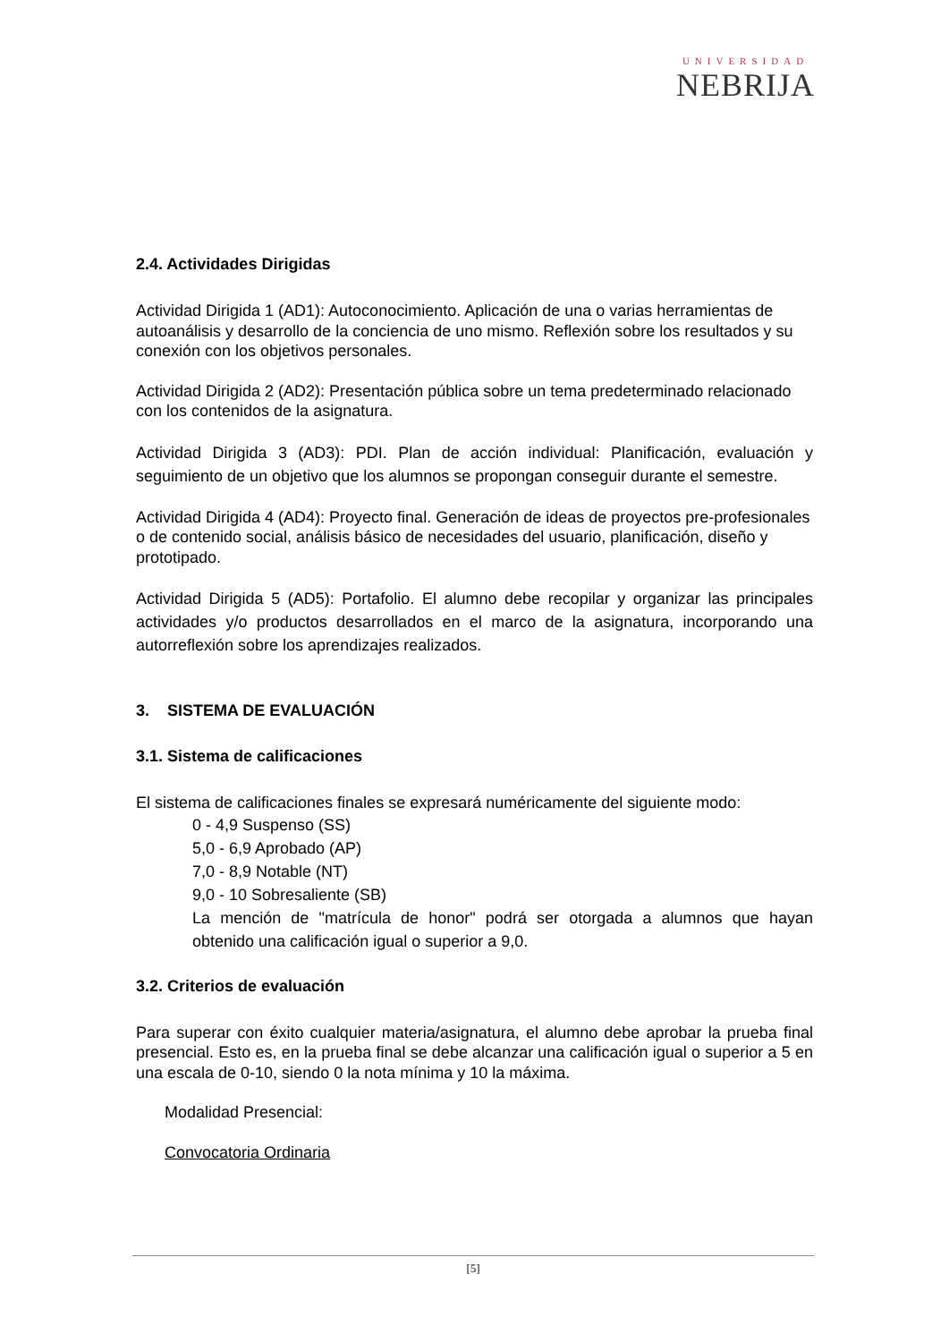UNIVERSIDAD
NEBRIJA
2.4. Actividades Dirigidas
Actividad Dirigida 1 (AD1): Autoconocimiento. Aplicación de una o varias herramientas de autoanálisis y desarrollo de la conciencia de uno mismo. Reflexión sobre los resultados y su conexión con los objetivos personales.
Actividad Dirigida 2 (AD2): Presentación pública sobre un tema predeterminado relacionado con los contenidos de la asignatura.
Actividad Dirigida 3 (AD3): PDI. Plan de acción individual: Planificación, evaluación y seguimiento de un objetivo que los alumnos se propongan conseguir durante el semestre.
Actividad Dirigida 4 (AD4): Proyecto final. Generación de ideas de proyectos pre-profesionales o de contenido social, análisis básico de necesidades del usuario, planificación, diseño y prototipado.
Actividad Dirigida 5 (AD5): Portafolio. El alumno debe recopilar y organizar las principales actividades y/o productos desarrollados en el marco de la asignatura, incorporando una autorreflexión sobre los aprendizajes realizados.
3. SISTEMA DE EVALUACIÓN
3.1. Sistema de calificaciones
El sistema de calificaciones finales se expresará numéricamente del siguiente modo:
0 - 4,9 Suspenso (SS)
5,0 - 6,9 Aprobado (AP)
7,0 - 8,9 Notable (NT)
9,0 - 10 Sobresaliente (SB)
La mención de "matrícula de honor" podrá ser otorgada a alumnos que hayan obtenido una calificación igual o superior a 9,0.
3.2. Criterios de evaluación
Para superar con éxito cualquier materia/asignatura, el alumno debe aprobar la prueba final presencial. Esto es, en la prueba final se debe alcanzar una calificación igual o superior a 5 en una escala de 0-10, siendo 0 la nota mínima y 10 la máxima.
Modalidad Presencial:
Convocatoria Ordinaria
[5]